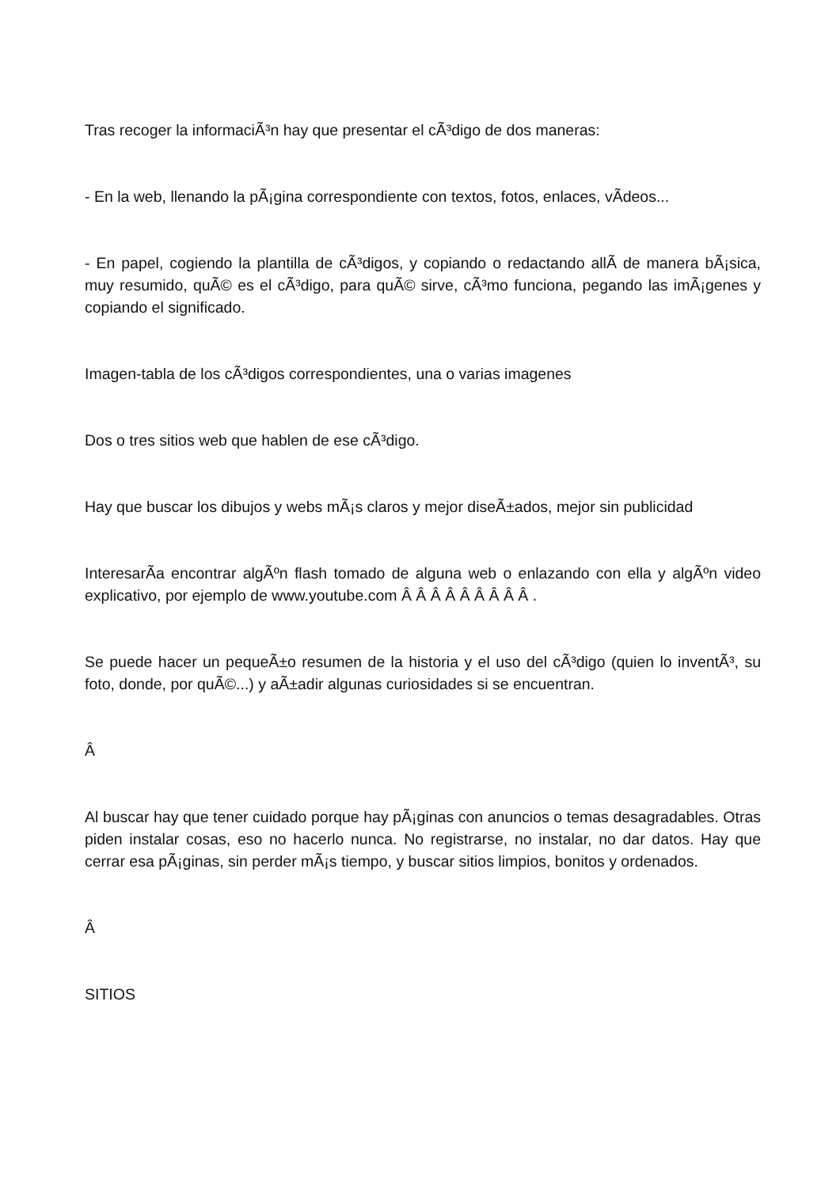Tras recoger la informaciÃ³n hay que presentar el cÃ³digo de dos maneras:
- En la web, llenando la pÃ¡gina correspondiente con textos, fotos, enlaces, vÃ­deos...
- En papel, cogiendo la plantilla de cÃ³digos, y copiando o redactando allÃ­ de manera bÃ¡sica, muy resumido, quÃ© es el cÃ³digo, para quÃ© sirve, cÃ³mo funciona, pegando las imÃ¡genes y copiando el significado.
Imagen-tabla de los cÃ³digos correspondientes, una o varias imagenes
Dos o tres sitios web que hablen de ese cÃ³digo.
Hay que buscar los dibujos y webs mÃ¡s claros y mejor diseÃ±ados, mejor sin publicidad
InteresarÃ­a encontrar algÃºn flash tomado de alguna web o enlazando con ella y algÃºn video explicativo, por ejemplo de www.youtube.com Â Â Â Â Â Â Â Â Â .
Se puede hacer un pequeÃ±o resumen de la historia y el uso del cÃ³digo (quien lo inventÃ³, su foto, donde, por quÃ©...) y aÃ±adir algunas curiosidades si se encuentran.
Â
Al buscar hay que tener cuidado porque hay pÃ¡ginas con anuncios o temas desagradables. Otras piden instalar cosas, eso no hacerlo nunca. No registrarse, no instalar, no dar datos. Hay que cerrar esa pÃ¡ginas, sin perder mÃ¡s tiempo, y buscar sitios limpios, bonitos y ordenados.
Â
SITIOS